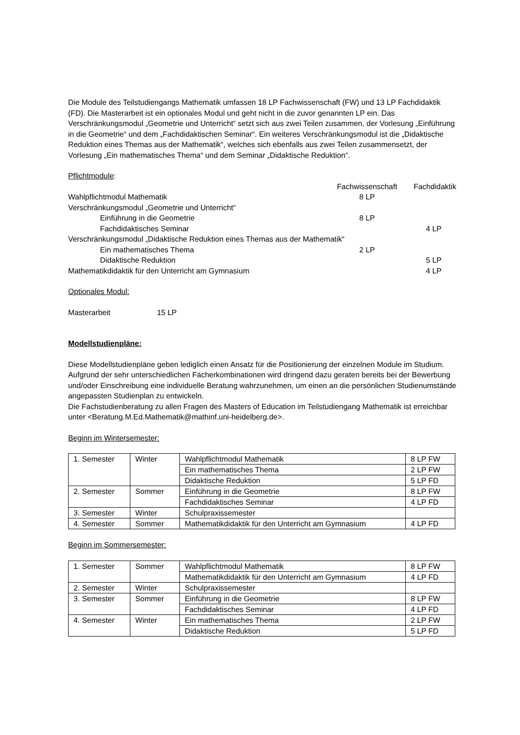Die Module des Teilstudiengangs Mathematik umfassen 18 LP Fachwissenschaft (FW) und 13 LP Fachdidaktik (FD). Die Masterarbeit ist ein optionales Modul und geht nicht in die zuvor genannten LP ein. Das Verschränkungsmodul „Geometrie und Unterricht“ setzt sich aus zwei Teilen zusammen, der Vorlesung „Einführung in die Geometrie“ und dem „Fachdidaktischen Seminar“. Ein weiteres Verschränkungsmodul ist die „Didaktische Reduktion eines Themas aus der Mathematik“, welches sich ebenfalls aus zwei Teilen zusammensetzt, der Vorlesung „Ein mathematisches Thema“ und dem Seminar „Didaktische Reduktion“.
Pflichtmodule:
| | Fachwissenschaft | Fachdidaktik |
| Wahlpflichtmodul Mathematik | 8 LP | |
| Verschränkungsmodul „Geometrie und Unterricht“ | | |
| Einführung in die Geometrie | 8 LP | |
| Fachdidaktisches Seminar | | 4 LP |
| Verschränkungsmodul „Didaktische Reduktion eines Themas aus der Mathematik“ | | |
| Ein mathematisches Thema | 2 LP | |
| Didaktische Reduktion | | 5 LP |
| Mathematikdidaktik für den Unterricht am Gymnasium | | 4 LP |
Optionales Modul:
Masterarbeit 15 LP
Modellstudienpläne:
Diese Modellstudienpläne geben lediglich einen Ansatz für die Positionierung der einzelnen Module im Studium. Aufgrund der sehr unterschiedlichen Fächerkombinationen wird dringend dazu geraten bereits bei der Bewerbung und/oder Einschreibung eine individuelle Beratung wahrzunehmen, um einen an die persönlichen Studienumstände angepassten Studienplan zu entwickeln.
Die Fachstudienberatung zu allen Fragen des Masters of Education im Teilstudiengang Mathematik ist erreichbar unter <Beratung.M.Ed.Mathematik@mathinf.uni-heidelberg.de>.
Beginn im Wintersemester:
| 1. Semester | Winter | Wahlpflichtmodul Mathematik | 8 LP FW |
| | | Ein mathematisches Thema | 2 LP FW |
| | | Didaktische Reduktion | 5 LP FD |
| 2. Semester | Sommer | Einführung in die Geometrie | 8 LP FW |
| | | Fachdidaktisches Seminar | 4 LP FD |
| 3. Semester | Winter | Schulpraxissemester | |
| 4. Semester | Sommer | Mathematikdidaktik für den Unterricht am Gymnasium | 4 LP FD |
Beginn im Sommersemester:
| 1. Semester | Sommer | Wahlpflichtmodul Mathematik | 8 LP FW |
| | | Mathematikdidaktik für den Unterricht am Gymnasium | 4 LP FD |
| 2. Semester | Winter | Schulpraxissemester | |
| 3. Semester | Sommer | Einführung in die Geometrie | 8 LP FW |
| | | Fachdidaktisches Seminar | 4 LP FD |
| 4. Semester | Winter | Ein mathematisches Thema | 2 LP FW |
| | | Didaktische Reduktion | 5 LP FD |